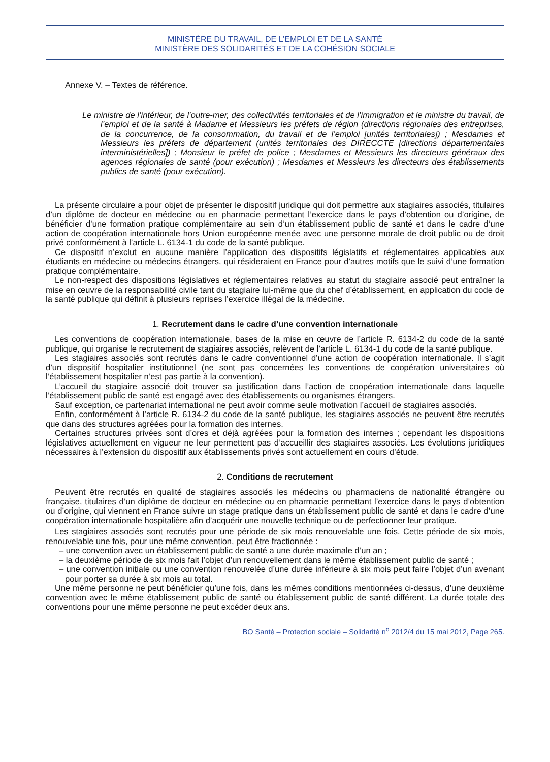MINISTÈRE DU TRAVAIL, DE L’EMPLOI ET DE LA SANTÉ
MINISTÈRE DES SOLIDARITÉS ET DE LA COHÉSION SOCIALE
Annexe V. – Textes de référence.
Le ministre de l’intérieur, de l’outre-mer, des collectivités territoriales et de l’immigration et le ministre du travail, de l’emploi et de la santé à Madame et Messieurs les préfets de région (directions régionales des entreprises, de la concurrence, de la consommation, du travail et de l’emploi [unités territoriales]) ; Mesdames et Messieurs les préfets de département (unités territoriales des DIRECCTE [directions départementales interministérielles]) ; Monsieur le préfet de police ; Mesdames et Messieurs les directeurs généraux des agences régionales de santé (pour exécution) ; Mesdames et Messieurs les directeurs des établissements publics de santé (pour exécution).
La présente circulaire a pour objet de présenter le dispositif juridique qui doit permettre aux stagiaires associés, titulaires d’un diplôme de docteur en médecine ou en pharmacie permettant l’exercice dans le pays d’obtention ou d’origine, de bénéficier d’une formation pratique complémentaire au sein d’un établissement public de santé et dans le cadre d’une action de coopération internationale hors Union européenne menée avec une personne morale de droit public ou de droit privé conformément à l’article L. 6134-1 du code de la santé publique.
Ce dispositif n’exclut en aucune manière l’application des dispositifs législatifs et réglementaires applicables aux étudiants en médecine ou médecins étrangers, qui résideraient en France pour d’autres motifs que le suivi d’une formation pratique complémentaire.
Le non-respect des dispositions législatives et réglementaires relatives au statut du stagiaire associé peut entraîner la mise en œuvre de la responsabilité civile tant du stagiaire lui-même que du chef d’établissement, en application du code de la santé publique qui définit à plusieurs reprises l’exercice illégal de la médecine.
1. Recrutement dans le cadre d’une convention internationale
Les conventions de coopération internationale, bases de la mise en œuvre de l’article R. 6134-2 du code de la santé publique, qui organise le recrutement de stagiaires associés, relèvent de l’article L. 6134-1 du code de la santé publique.
Les stagiaires associés sont recrutés dans le cadre conventionnel d’une action de coopération internationale. Il s’agit d’un dispositif hospitalier institutionnel (ne sont pas concernées les conventions de coopération universitaires où l’établissement hospitalier n’est pas partie à la convention).
L’accueil du stagiaire associé doit trouver sa justification dans l’action de coopération internationale dans laquelle l’établissement public de santé est engagé avec des établissements ou organismes étrangers.
Sauf exception, ce partenariat international ne peut avoir comme seule motivation l’accueil de stagiaires associés.
Enfin, conformément à l’article R. 6134-2 du code de la santé publique, les stagiaires associés ne peuvent être recrutés que dans des structures agréées pour la formation des internes.
Certaines structures privées sont d’ores et déjà agréées pour la formation des internes ; cependant les dispositions législatives actuellement en vigueur ne leur permettent pas d’accueillir des stagiaires associés. Les évolutions juridiques nécessaires à l’extension du dispositif aux établissements privés sont actuellement en cours d’étude.
2. Conditions de recrutement
Peuvent être recrutés en qualité de stagiaires associés les médecins ou pharmaciens de nationalité étrangère ou française, titulaires d’un diplôme de docteur en médecine ou en pharmacie permettant l’exercice dans le pays d’obtention ou d’origine, qui viennent en France suivre un stage pratique dans un établissement public de santé et dans le cadre d’une coopération internationale hospitalière afin d’acquérir une nouvelle technique ou de perfectionner leur pratique.
Les stagiaires associés sont recrutés pour une période de six mois renouvelable une fois. Cette période de six mois, renouvelable une fois, pour une même convention, peut être fractionnée :
– une convention avec un établissement public de santé a une durée maximale d’un an ;
– la deuxième période de six mois fait l’objet d’un renouvellement dans le même établissement public de santé ;
– une convention initiale ou une convention renouvelée d’une durée inférieure à six mois peut faire l’objet d’un avenant pour porter sa durée à six mois au total.
Une même personne ne peut bénéficier qu’une fois, dans les mêmes conditions mentionnées ci-dessus, d’une deuxième convention avec le même établissement public de santé ou établissement public de santé différent. La durée totale des conventions pour une même personne ne peut excéder deux ans.
BO Santé – Protection sociale – Solidarité n<sup>o</sup> 2012/4 du 15 mai 2012, Page 265.